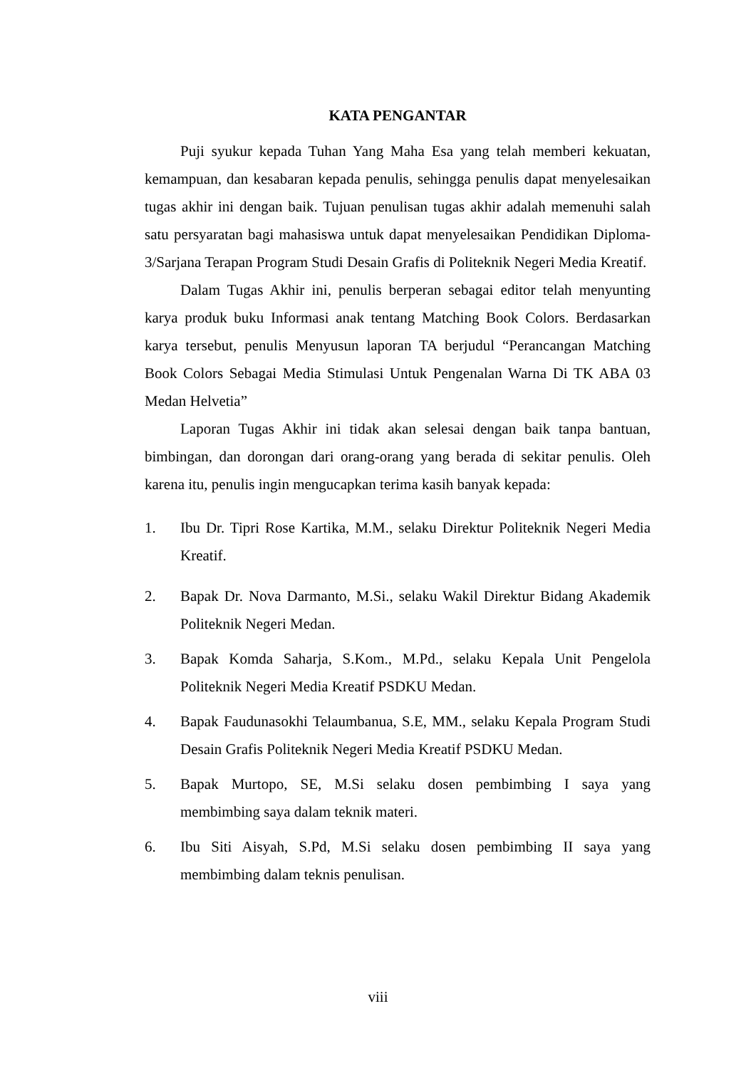KATA PENGANTAR
Puji syukur kepada Tuhan Yang Maha Esa yang telah memberi kekuatan, kemampuan, dan kesabaran kepada penulis, sehingga penulis dapat menyelesaikan tugas akhir ini dengan baik. Tujuan penulisan tugas akhir adalah memenuhi salah satu persyaratan bagi mahasiswa untuk dapat menyelesaikan Pendidikan Diploma-3/Sarjana Terapan Program Studi Desain Grafis di Politeknik Negeri Media Kreatif.
Dalam Tugas Akhir ini, penulis berperan sebagai editor telah menyunting karya produk buku Informasi anak tentang Matching Book Colors. Berdasarkan karya tersebut, penulis Menyusun laporan TA berjudul “Perancangan Matching Book Colors Sebagai Media Stimulasi Untuk Pengenalan Warna Di TK ABA 03 Medan Helvetia”
Laporan Tugas Akhir ini tidak akan selesai dengan baik tanpa bantuan, bimbingan, dan dorongan dari orang-orang yang berada di sekitar penulis. Oleh karena itu, penulis ingin mengucapkan terima kasih banyak kepada:
1. Ibu Dr. Tipri Rose Kartika, M.M., selaku Direktur Politeknik Negeri Media Kreatif.
2. Bapak Dr. Nova Darmanto, M.Si., selaku Wakil Direktur Bidang Akademik Politeknik Negeri Medan.
3. Bapak Komda Saharja, S.Kom., M.Pd., selaku Kepala Unit Pengelola Politeknik Negeri Media Kreatif PSDKU Medan.
4. Bapak Faudunasokhi Telaumbanua, S.E, MM., selaku Kepala Program Studi Desain Grafis Politeknik Negeri Media Kreatif PSDKU Medan.
5. Bapak Murtopo, SE, M.Si selaku dosen pembimbing I saya yang membimbing saya dalam teknik materi.
6. Ibu Siti Aisyah, S.Pd, M.Si selaku dosen pembimbing II saya yang membimbing dalam teknis penulisan.
viii